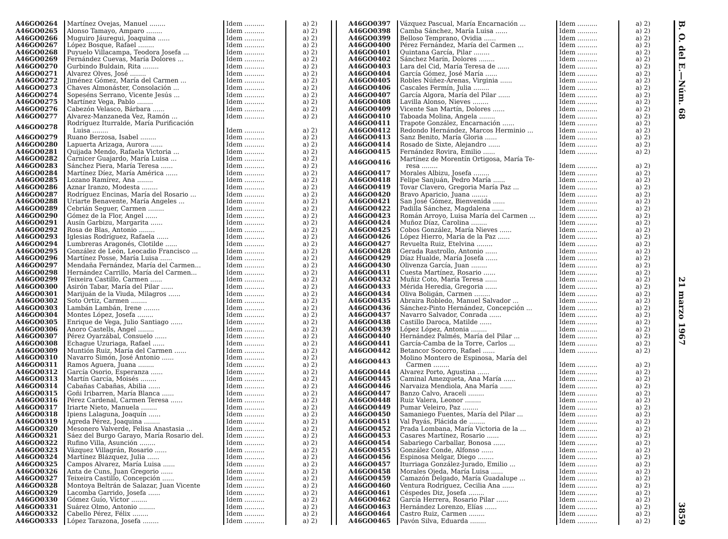| A46GO0264 | Martínez Ovejas, Manuel ........ | Idem .......... | a) 2) |
| A46GO0265 | Alonso Tamayo, Amparo ........ | Idem .......... | a) 2) |
| A46GO0266 | Muguiro Jáuregui, Joaquina ...... | Idem .......... | a) 2) |
| A46GO0267 | López Bosque, Rafael ........ | Idem .......... | a) 2) |
| A46GO0268 | Puyuelo Villacampa, Teodora Josefa ... | Idem .......... | a) 2) |
| A46GO0269 | Fernández Cuevas, María Dolores ... | Idem .......... | a) 2) |
| A46GO0270 | Gurbindo Buldain, Rita ........ | Idem .......... | a) 2) |
| A46GO0271 | Alvarez Olves, José ........ | Idem .......... | a) 2) |
| A46GO0272 | Jiménez Gómez, María del Carmen ... | Idem .......... | a) 2) |
| A46GO0273 | Chaves Almonáster, Consolación ... | Idem .......... | a) 2) |
| A46GO0274 | Sopeséns Serrano, Vicente Jesús ... | Idem .......... | a) 2) |
| A46GO0275 | Martínez Vega, Pablo ........ | Idem .......... | a) 2) |
| A46GO0276 | Cabezón Velasco, Bárbara ...... | Idem .......... | a) 2) |
| A46GO0277 | Alvarez-Manzaneda Vez, Ramón ... | Idem .......... | a) 2) |
| A46GO0278 | Rodríguez Iturralde, María Purificación Luisa ........ | Idem .......... | a) 2) |
| A46GO0279 | Ruano Berzosa, Isabel ........ | Idem .......... | a) 2) |
| A46GO0280 | Lapuerta Arizaga, Aurora ...... | Idem .......... | a) 2) |
| A46GO0281 | Quijada Mendo, Rafaela Victoria ... | Idem .......... | a) 2) |
| A46GO0282 | Carnicer Guajardo, María Luisa ... | Idem .......... | a) 2) |
| A46GO0283 | Sánchez Piera, María Teresa ...... | Idem .......... | a) 2) |
| A46GO0284 | Martínez Díez, María América ...... | Idem .......... | a) 2) |
| A46GO0285 | Lozano Ramírez, Ana ........ | Idem .......... | a) 2) |
| A46GO0286 | Aznar Iranzo, Modesta ........ | Idem .......... | a) 2) |
| A46GO0287 | Rodríguez Encinas, María del Rosario ... | Idem .......... | a) 2) |
| A46GO0288 | Uriarte Benavente, María Angeles ... | Idem .......... | a) 2) |
| A46GO0289 | Cebrián Seguer, Carmen ........ | Idem .......... | a) 2) |
| A46GO0290 | Gómez de la Flor, Angel ...... | Idem .......... | a) 2) |
| A46GO0291 | Ausín Garbizu, Margarita ...... | Idem .......... | a) 2) |
| A46GO0292 | Rosa de Blas, Antonio ........ | Idem .......... | a) 2) |
| A46GO0293 | Iglesias Rodríguez, Rafaela ...... | Idem .......... | a) 2) |
| A46GO0294 | Lumbreras Aragonés, Clotilde ...... | Idem .......... | a) 2) |
| A46GO0295 | González de León, Leocadio Francisco ... | Idem .......... | a) 2) |
| A46GO0296 | Martínez Posse, María Luisa ...... | Idem .......... | a) 2) |
| A46GO0297 | Mendaña Fernández, María del Carmen... | Idem .......... | a) 2) |
| A46GO0298 | Hernández Carrillo, María del Carmen... | Idem .......... | a) 2) |
| A46GO0299 | Teixeira Castillo, Carmen ...... | Idem .......... | a) 2) |
| A46GO0300 | Asirón Tabar, María del Pilar ...... | Idem .......... | a) 2) |
| A46GO0301 | Marijuán de la Viuda, Milagros ...... | Idem .......... | a) 2) |
| A46GO0302 | Soto Ortiz, Carmen ........ | Idem .......... | a) 2) |
| A46GO0303 | Lambán Lambán, Irene ........ | Idem .......... | a) 2) |
| A46GO0304 | Montes López, Josefa ........ | Idem .......... | a) 2) |
| A46GO0305 | Enrique de Vega, Julio Santiago ...... | Idem .......... | a) 2) |
| A46GO0306 | Anoro Castells, Angel ........ | Idem .......... | a) 2) |
| A46GO0307 | Pérez Oyarzábal, Consuelo ...... | Idem .......... | a) 2) |
| A46GO0308 | Echague Uzuriaga, Rafael ...... | Idem .......... | a) 2) |
| A46GO0309 | Muntión Ruiz, María del Carmen ...... | Idem .......... | a) 2) |
| A46GO0310 | Navarro Simón, José Antonio ...... | Idem .......... | a) 2) |
| A46GO0311 | Ramos Aguera, Juana ........ | Idem .......... | a) 2) |
| A46GO0312 | García Osorio, Esperanza ...... | Idem .......... | a) 2) |
| A46GO0313 | Martín García, Moisés ........ | Idem .......... | a) 2) |
| A46GO0314 | Cabañas Cabañas, Abilia ...... | Idem .......... | a) 2) |
| A46GO0315 | Goñi Iribarren, María Blanca ...... | Idem .......... | a) 2) |
| A46GO0316 | Pérez Cardenal, Carmen Teresa ...... | Idem .......... | a) 2) |
| A46GO0317 | Iriarte Nieto, Manuela ........ | Idem .......... | a) 2) |
| A46GO0318 | Ipiens Lalaguna, Joaquín ...... | Idem .......... | a) 2) |
| A46GO0319 | Agreda Pérez, Joaquina ........ | Idem .......... | a) 2) |
| A46GO0320 | Mesonero Valverde, Felisa Anastasia ... | Idem .......... | a) 2) |
| A46GO0321 | Sáez del Burgo Garayo, María Rosario del. | Idem .......... | a) 2) |
| A46GO0322 | Rufino Villa, Asunción ........ | Idem .......... | a) 2) |
| A46GO0323 | Vázquez Villagrán, Rosario ...... | Idem .......... | a) 2) |
| A46GO0324 | Martínez Blázquez, Julia ...... | Idem .......... | a) 2) |
| A46GO0325 | Campos Alvarez, María Luisa ...... | Idem .......... | a) 2) |
| A46GO0326 | Anta de Cuns, Juan Gregorio ...... | Idem .......... | a) 2) |
| A46GO0327 | Teixeira Castillo, Concepción ...... | Idem .......... | a) 2) |
| A46GO0328 | Montoya Beltrán de Salazar, Juan Vicente | Idem .......... | a) 2) |
| A46GO0329 | Lacomba Garrido, Josefa ...... | Idem .......... | a) 2) |
| A46GO0330 | Gómez Guío, Víctor ........ | Idem .......... | a) 2) |
| A46GO0331 | Suárez Olmo, Antonio ........ | Idem .......... | a) 2) |
| A46GO0332 | Cabello Pérez, Félix ........ | Idem .......... | a) 2) |
| A46GO0333 | López Tarazona, Josefa ........ | Idem .......... | a) 2) |
| A46GO0397 | Vázquez Pascual, María Encarnación ... | Idem .......... | a) 2) |
| A46GO0398 | Camba Sánchez, María Luisa ...... | Idem .......... | a) 2) |
| A46GO0399 | Belloso Temprano, Ovidia ...... | Idem .......... | a) 2) |
| A46GO0400 | Pérez Fernández, María del Carmen ... | Idem .......... | a) 2) |
| A46GO0401 | Quintana García, Pilar ........ | Idem .......... | a) 2) |
| A46GO0402 | Sánchez Marín, Dolores ........ | Idem .......... | a) 2) |
| A46GO0403 | Lara del Cid, María Teresa de ...... | Idem .......... | a) 2) |
| A46GO0404 | García Gómez, José María ...... | Idem .......... | a) 2) |
| A46GO0405 | Robles Núñez-Arenas, Virginia ...... | Idem .......... | a) 2) |
| A46GO0406 | Cascales Fermín, Julia ........ | Idem .......... | a) 2) |
| A46GO0407 | García Algora, María del Pilar ...... | Idem .......... | a) 2) |
| A46GO0408 | Lavilla Alonso, Nieves ........ | Idem .......... | a) 2) |
| A46GO0409 | Vicente San Martín, Dolores ...... | Idem .......... | a) 2) |
| A46GO0410 | Taboada Molina, Angela ........ | Idem .......... | a) 2) |
| A46GO0411 | Trapote González, Encarnación ...... | Idem .......... | a) 2) |
| A46GO0412 | Redondo Hernández, Marcos Herminio ... | Idem .......... | a) 2) |
| A46GO0413 | Sanz Benito, María Gloria ...... | Idem .......... | a) 2) |
| A46GO0414 | Rosado de Sixte, Alejandro ...... | Idem .......... | a) 2) |
| A46GO0415 | Fernández Rovira, Emilio ...... | Idem .......... | a) 2) |
| A46GO0416 | Martínez de Morentín Ortigosa, María Te- resa ........ | Idem .......... | a) 2) |
| A46GO0417 | Morales Albizu, Josefa ........ | Idem .......... | a) 2) |
| A46GO0418 | Felipe Sanjuán, Pedro María ...... | Idem .......... | a) 2) |
| A46GO0419 | Tovar Clavero, Gregoria María Paz ... | Idem .......... | a) 2) |
| A46GO0420 | Bravo Aparicio, Juana ........ | Idem .......... | a) 2) |
| A46GO0421 | San José Gómez, Bienvenida ...... | Idem .......... | a) 2) |
| A46GO0422 | Padilla Sánchez, Magdalena ...... | Idem .......... | a) 2) |
| A46GO0423 | Román Arroyo, Luisa María del Carmen ... | Idem .......... | a) 2) |
| A46GO0424 | Muñoz Díaz, Carolina ........ | Idem .......... | a) 2) |
| A46GO0425 | Cobos González, María Nieves ...... | Idem .......... | a) 2) |
| A46GO0426 | López Hierro, María de la Paz ...... | Idem .......... | a) 2) |
| A46GO0427 | Revuelta Ruiz, Etelvina ........ | Idem .......... | a) 2) |
| A46GO0428 | Gerada Rastrollo, Antonio ...... | Idem .......... | a) 2) |
| A46GO0429 | Díaz Hualde, María Josefa ...... | Idem .......... | a) 2) |
| A46GO0430 | Olivenza García, Juan ........ | Idem .......... | a) 2) |
| A46GO0431 | Cuesta Martínez, Rosario ...... | Idem .......... | a) 2) |
| A46GO0432 | Muñiz Coto, María Teresa ...... | Idem .......... | a) 2) |
| A46GO0433 | Mérida Heredia, Gregoria ...... | Idem .......... | a) 2) |
| A46GO0434 | Oliva Boligán, Carmen ........ | Idem .......... | a) 2) |
| A46GO0435 | Abraira Robledo, Manuel Salvador ... | Idem .......... | a) 2) |
| A46GO0436 | Sánchez-Pinto Hernández, Concepción ... | Idem .......... | a) 2) |
| A46GO0437 | Navarro Salvador, Conrada ...... | Idem .......... | a) 2) |
| A46GO0438 | Castillo Daroca, Matilde ...... | Idem .......... | a) 2) |
| A46GO0439 | López López, Antonia ........ | Idem .......... | a) 2) |
| A46GO0440 | Hernández Palmés, María del Pilar ... | Idem .......... | a) 2) |
| A46GO0441 | García-Camba de la Torre, Carlos ... | Idem .......... | a) 2) |
| A46GO0442 | Betancor Socorro, Rafael ...... | Idem .......... | a) 2) |
| A46GO0443 | Molino Montero de Espinosa, María del Carmen ........ | Idem .......... | a) 2) |
| A46GO0444 | Alvarez Porto, Agustina ...... | Idem .......... | a) 2) |
| A46GO0445 | Caminal Amezqueta, Ana María ...... | Idem .......... | a) 2) |
| A46GO0446 | Narvaiza Mendiola, Ana María ...... | Idem .......... | a) 2) |
| A46GO0447 | Banzo Calvo, Araceli ........ | Idem .......... | a) 2) |
| A46GO0448 | Ruiz Valera, Leonor ........ | Idem .......... | a) 2) |
| A46GO0449 | Pumar Veleiro, Paz ........ | Idem .......... | a) 2) |
| A46GO0450 | Samaniego Fuentes, María del Pilar ... | Idem .......... | a) 2) |
| A46GO0451 | Val Payás, Plácida de ........ | Idem .......... | a) 2) |
| A46GO0452 | Prada Lombana, María Victoria de la ... | Idem .......... | a) 2) |
| A46GO0453 | Casares Martínez, Rosario ...... | Idem .......... | a) 2) |
| A46GO0454 | Sabariego Carballar, Bonosa ...... | Idem .......... | a) 2) |
| A46GO0455 | González Conde, Alfonso ...... | Idem .......... | a) 2) |
| A46GO0456 | Espinosa Melgar, Diego ........ | Idem .......... | a) 2) |
| A46GO0457 | Iturriaga González-Jurado, Emilio ... | Idem .......... | a) 2) |
| A46GO0458 | Morales Ojeda, María Luisa ...... | Idem .......... | a) 2) |
| A46GO0459 | Camazón Delgado, María Guadalupe ... | Idem .......... | a) 2) |
| A46GO0460 | Ventura Rodríguez, Cecilia Ana ...... | Idem .......... | a) 2) |
| A46GO0461 | Céspedes Diz, Josefa ........ | Idem .......... | a) 2) |
| A46GO0462 | García Herrera, Rosario Pilar ...... | Idem .......... | a) 2) |
| A46GO0463 | Hernández Lorenzo, Elías ...... | Idem .......... | a) 2) |
| A46GO0464 | Castro Ruiz, Carmen ........ | Idem .......... | a) 2) |
| A46GO0465 | Pavón Silva, Eduarda ........ | Idem .......... | a) 2) |
B. O. del E.—Núm. 68 21 marzo 1967 3859